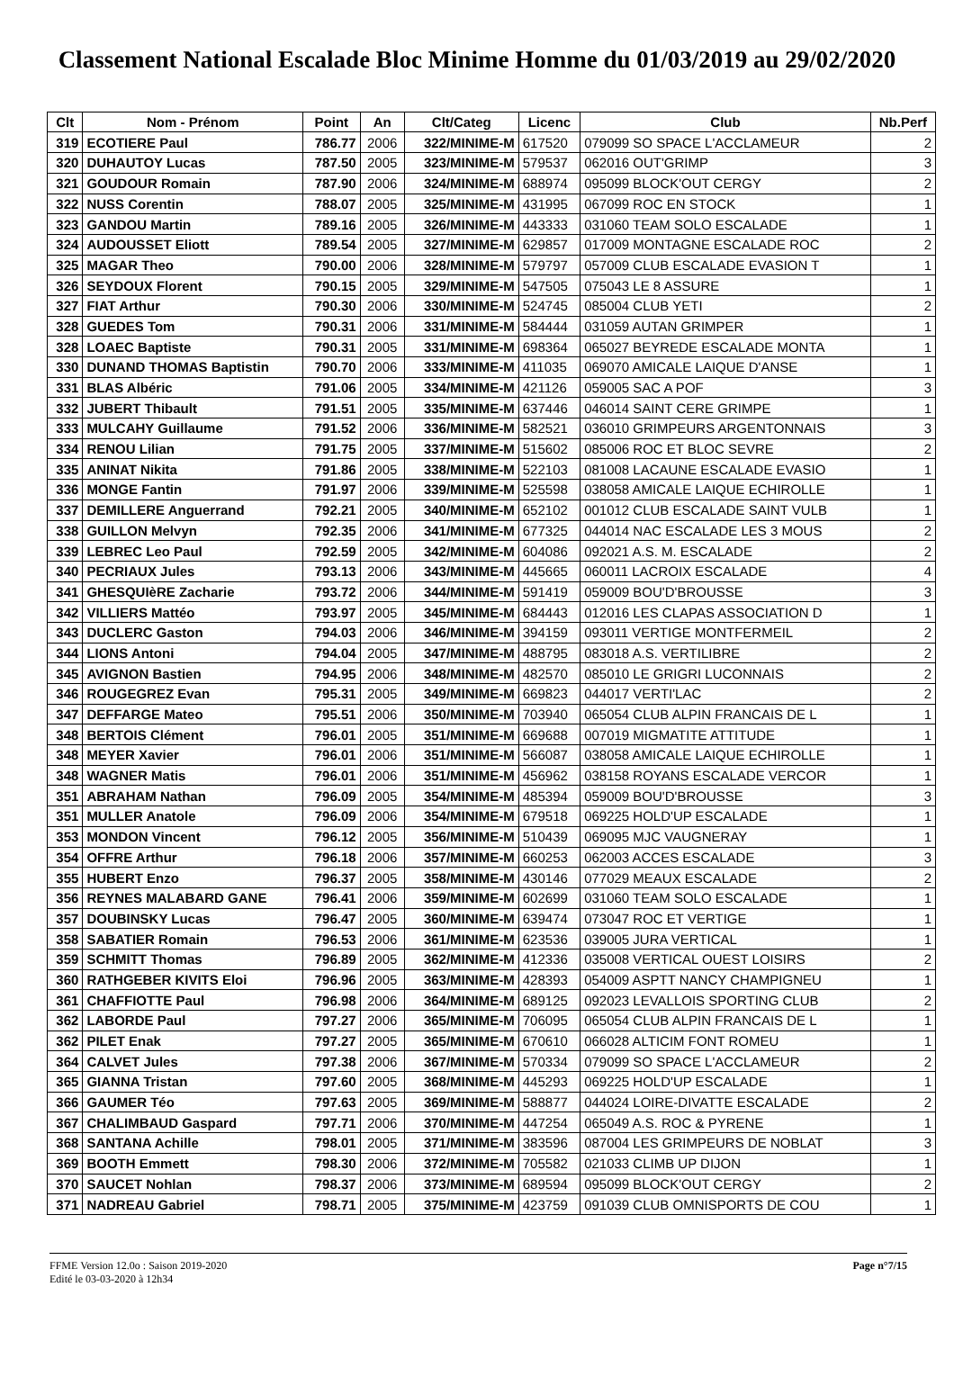Classement National Escalade Bloc Minime Homme du 01/03/2019 au 29/02/2020
| Clt | Nom - Prénom | Point | An | Clt/Categ | Licenc | Club | Nb.Perf |
| --- | --- | --- | --- | --- | --- | --- | --- |
| 319 | ECOTIERE Paul | 786.77 | 2006 | 322/MINIME-M | 617520 | 079099 SO SPACE L'ACCLAMEUR | 2 |
| 320 | DUHAUTOY Lucas | 787.50 | 2005 | 323/MINIME-M | 579537 | 062016 OUT'GRIMP | 3 |
| 321 | GOUDOUR Romain | 787.90 | 2006 | 324/MINIME-M | 688974 | 095099 BLOCK'OUT CERGY | 2 |
| 322 | NUSS Corentin | 788.07 | 2005 | 325/MINIME-M | 431995 | 067099 ROC EN STOCK | 1 |
| 323 | GANDOU Martin | 789.16 | 2005 | 326/MINIME-M | 443333 | 031060 TEAM SOLO ESCALADE | 1 |
| 324 | AUDOUSSET Eliott | 789.54 | 2005 | 327/MINIME-M | 629857 | 017009 MONTAGNE ESCALADE ROC | 2 |
| 325 | MAGAR Theo | 790.00 | 2006 | 328/MINIME-M | 579797 | 057009 CLUB ESCALADE EVASION T | 1 |
| 326 | SEYDOUX Florent | 790.15 | 2005 | 329/MINIME-M | 547505 | 075043 LE 8 ASSURE | 1 |
| 327 | FIAT Arthur | 790.30 | 2006 | 330/MINIME-M | 524745 | 085004 CLUB YETI | 2 |
| 328 | GUEDES Tom | 790.31 | 2006 | 331/MINIME-M | 584444 | 031059 AUTAN GRIMPER | 1 |
| 328 | LOAEC Baptiste | 790.31 | 2005 | 331/MINIME-M | 698364 | 065027 BEYREDE ESCALADE MONTA | 1 |
| 330 | DUNAND THOMAS Baptistin | 790.70 | 2006 | 333/MINIME-M | 411035 | 069070 AMICALE LAIQUE D'ANSE | 1 |
| 331 | BLAS Albéric | 791.06 | 2005 | 334/MINIME-M | 421126 | 059005 SAC A POF | 3 |
| 332 | JUBERT Thibault | 791.51 | 2005 | 335/MINIME-M | 637446 | 046014 SAINT CERE GRIMPE | 1 |
| 333 | MULCAHY Guillaume | 791.52 | 2006 | 336/MINIME-M | 582521 | 036010 GRIMPEURS ARGENTONNAIS | 3 |
| 334 | RENOU Lilian | 791.75 | 2005 | 337/MINIME-M | 515602 | 085006 ROC ET BLOC SEVRE | 2 |
| 335 | ANINAT Nikita | 791.86 | 2005 | 338/MINIME-M | 522103 | 081008 LACAUNE ESCALADE EVASIO | 1 |
| 336 | MONGE Fantin | 791.97 | 2006 | 339/MINIME-M | 525598 | 038058 AMICALE LAIQUE ECHIROLLE | 1 |
| 337 | DEMILLERE Anguerrand | 792.21 | 2005 | 340/MINIME-M | 652102 | 001012 CLUB ESCALADE SAINT VULB | 1 |
| 338 | GUILLON Melvyn | 792.35 | 2006 | 341/MINIME-M | 677325 | 044014 NAC ESCALADE LES 3 MOUS | 2 |
| 339 | LEBREC Leo Paul | 792.59 | 2005 | 342/MINIME-M | 604086 | 092021 A.S. M. ESCALADE | 2 |
| 340 | PECRIAUX Jules | 793.13 | 2006 | 343/MINIME-M | 445665 | 060011 LACROIX ESCALADE | 4 |
| 341 | GHESQUIèRE Zacharie | 793.72 | 2006 | 344/MINIME-M | 591419 | 059009 BOU'D'BROUSSE | 3 |
| 342 | VILLIERS Mattéo | 793.97 | 2005 | 345/MINIME-M | 684443 | 012016 LES CLAPAS ASSOCIATION D | 1 |
| 343 | DUCLERC Gaston | 794.03 | 2006 | 346/MINIME-M | 394159 | 093011 VERTIGE MONTFERMEIL | 2 |
| 344 | LIONS Antoni | 794.04 | 2005 | 347/MINIME-M | 488795 | 083018 A.S. VERTILIBRE | 2 |
| 345 | AVIGNON Bastien | 794.95 | 2006 | 348/MINIME-M | 482570 | 085010 LE GRIGRI LUCONNAIS | 2 |
| 346 | ROUGEGREZ Evan | 795.31 | 2005 | 349/MINIME-M | 669823 | 044017 VERTI'LAC | 2 |
| 347 | DEFFARGE Mateo | 795.51 | 2006 | 350/MINIME-M | 703940 | 065054 CLUB ALPIN FRANCAIS DE L | 1 |
| 348 | BERTOIS Clément | 796.01 | 2005 | 351/MINIME-M | 669688 | 007019 MIGMATITE ATTITUDE | 1 |
| 348 | MEYER Xavier | 796.01 | 2006 | 351/MINIME-M | 566087 | 038058 AMICALE LAIQUE ECHIROLLE | 1 |
| 348 | WAGNER Matis | 796.01 | 2006 | 351/MINIME-M | 456962 | 038158 ROYANS ESCALADE VERCOR | 1 |
| 351 | ABRAHAM Nathan | 796.09 | 2005 | 354/MINIME-M | 485394 | 059009 BOU'D'BROUSSE | 3 |
| 351 | MULLER Anatole | 796.09 | 2006 | 354/MINIME-M | 679518 | 069225 HOLD'UP ESCALADE | 1 |
| 353 | MONDON Vincent | 796.12 | 2005 | 356/MINIME-M | 510439 | 069095 MJC VAUGNERAY | 1 |
| 354 | OFFRE Arthur | 796.18 | 2006 | 357/MINIME-M | 660253 | 062003 ACCES ESCALADE | 3 |
| 355 | HUBERT Enzo | 796.37 | 2005 | 358/MINIME-M | 430146 | 077029 MEAUX ESCALADE | 2 |
| 356 | REYNES MALABARD GANE | 796.41 | 2006 | 359/MINIME-M | 602699 | 031060 TEAM SOLO ESCALADE | 1 |
| 357 | DOUBINSKY Lucas | 796.47 | 2005 | 360/MINIME-M | 639474 | 073047 ROC ET VERTIGE | 1 |
| 358 | SABATIER Romain | 796.53 | 2006 | 361/MINIME-M | 623536 | 039005 JURA VERTICAL | 1 |
| 359 | SCHMITT Thomas | 796.89 | 2005 | 362/MINIME-M | 412336 | 035008 VERTICAL OUEST LOISIRS | 2 |
| 360 | RATHGEBER KIVITS Eloi | 796.96 | 2005 | 363/MINIME-M | 428393 | 054009 ASPTT NANCY CHAMPIGNEU | 1 |
| 361 | CHAFFIOTTE Paul | 796.98 | 2006 | 364/MINIME-M | 689125 | 092023 LEVALLOIS SPORTING CLUB | 2 |
| 362 | LABORDE Paul | 797.27 | 2006 | 365/MINIME-M | 706095 | 065054 CLUB ALPIN FRANCAIS DE L | 1 |
| 362 | PILET Enak | 797.27 | 2005 | 365/MINIME-M | 670610 | 066028 ALTICIM FONT ROMEU | 1 |
| 364 | CALVET Jules | 797.38 | 2006 | 367/MINIME-M | 570334 | 079099 SO SPACE L'ACCLAMEUR | 2 |
| 365 | GIANNA Tristan | 797.60 | 2005 | 368/MINIME-M | 445293 | 069225 HOLD'UP ESCALADE | 1 |
| 366 | GAUMER Téo | 797.63 | 2005 | 369/MINIME-M | 588877 | 044024 LOIRE-DIVATTE ESCALADE | 2 |
| 367 | CHALIMBAUD Gaspard | 797.71 | 2006 | 370/MINIME-M | 447254 | 065049 A.S. ROC & PYRENE | 1 |
| 368 | SANTANA Achille | 798.01 | 2005 | 371/MINIME-M | 383596 | 087004 LES GRIMPEURS DE NOBLAT | 3 |
| 369 | BOOTH Emmett | 798.30 | 2006 | 372/MINIME-M | 705582 | 021033 CLIMB UP DIJON | 1 |
| 370 | SAUCET Nohlan | 798.37 | 2006 | 373/MINIME-M | 689594 | 095099 BLOCK'OUT CERGY | 2 |
| 371 | NADREAU Gabriel | 798.71 | 2005 | 375/MINIME-M | 423759 | 091039 CLUB OMNISPORTS DE COU | 1 |
FFME Version 12.0o : Saison 2019-2020
Edité le 03-03-2020 à 12h34
Page n°7/15